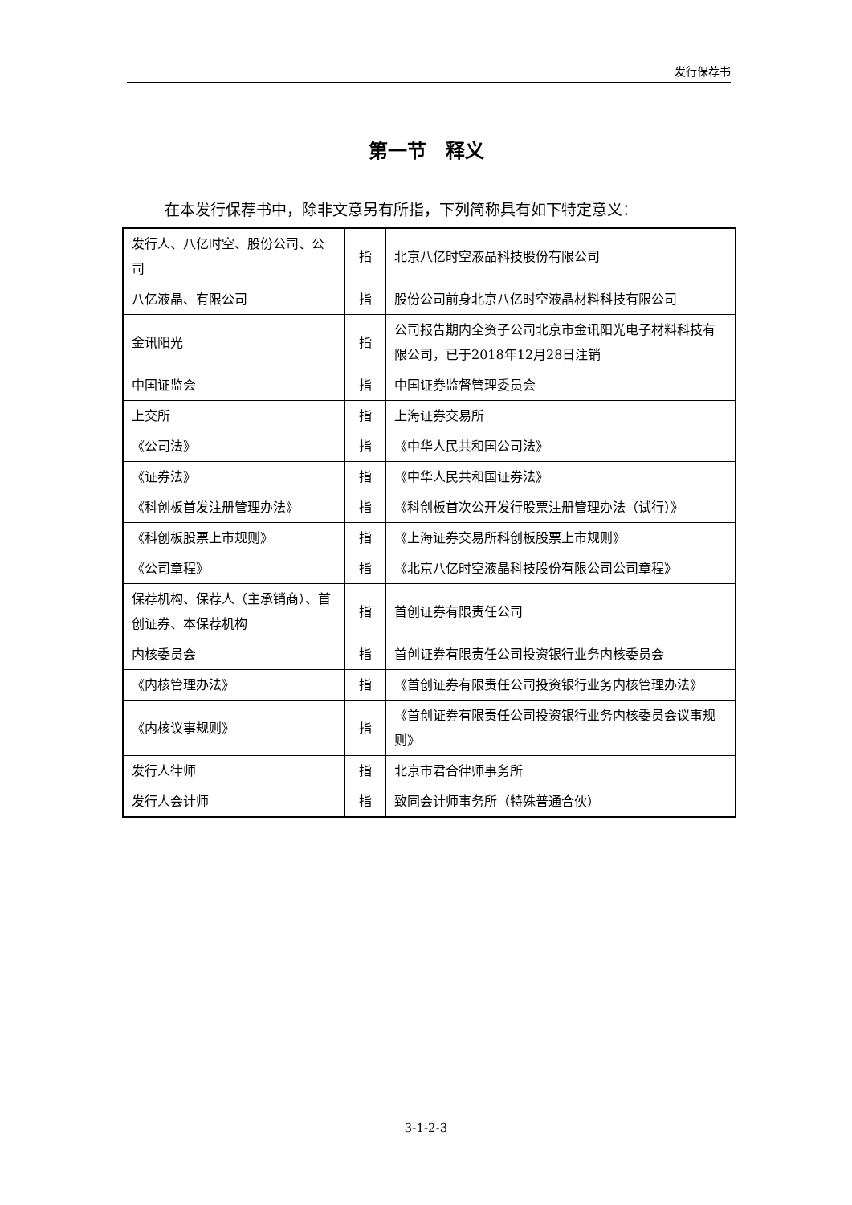发行保荐书
第一节　释义
在本发行保荐书中，除非文意另有所指，下列简称具有如下特定意义：
| 发行人、八亿时空、股份公司、公司 | 指 | 北京八亿时空液晶科技股份有限公司 |
| 八亿液晶、有限公司 | 指 | 股份公司前身北京八亿时空液晶材料科技有限公司 |
| 金讯阳光 | 指 | 公司报告期内全资子公司北京市金讯阳光电子材料科技有限公司，已于2018年12月28日注销 |
| 中国证监会 | 指 | 中国证券监督管理委员会 |
| 上交所 | 指 | 上海证券交易所 |
| 《公司法》 | 指 | 《中华人民共和国公司法》 |
| 《证券法》 | 指 | 《中华人民共和国证券法》 |
| 《科创板首发注册管理办法》 | 指 | 《科创板首次公开发行股票注册管理办法（试行）》 |
| 《科创板股票上市规则》 | 指 | 《上海证券交易所科创板股票上市规则》 |
| 《公司章程》 | 指 | 《北京八亿时空液晶科技股份有限公司公司章程》 |
| 保荐机构、保荐人（主承销商）、首创证券、本保荐机构 | 指 | 首创证券有限责任公司 |
| 内核委员会 | 指 | 首创证券有限责任公司投资银行业务内核委员会 |
| 《内核管理办法》 | 指 | 《首创证券有限责任公司投资银行业务内核管理办法》 |
| 《内核议事规则》 | 指 | 《首创证券有限责任公司投资银行业务内核委员会议事规则》 |
| 发行人律师 | 指 | 北京市君合律师事务所 |
| 发行人会计师 | 指 | 致同会计师事务所（特殊普通合伙） |
3-1-2-3